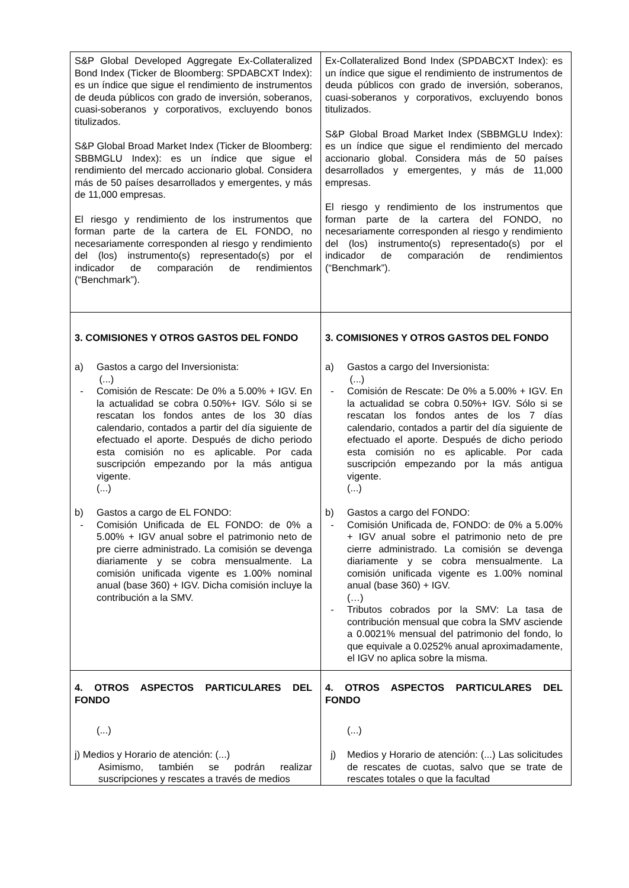| S&P Global Developed Aggregate Ex-Collateralized Bond Index (Ticker de Bloomberg: SPDABCXT Index): es un índice que sigue el rendimiento de instrumentos de deuda públicos con grado de inversión, soberanos, cuasi-soberanos y corporativos, excluyendo bonos titulizados. S&P Global Broad Market Index (Ticker de Bloomberg: SBBMGLU Index): es un índice que sigue el rendimiento del mercado accionario global. Considera más de 50 países desarrollados y emergentes, y más de 11,000 empresas. El riesgo y rendimiento de los instrumentos que forman parte de la cartera de EL FONDO, no necesariamente corresponden al riesgo y rendimiento del (los) instrumento(s) representado(s) por el indicador de comparación de rendimientos (“Benchmark”). | Ex-Collateralized Bond Index (SPDABCXT Index): es un índice que sigue el rendimiento de instrumentos de deuda públicos con grado de inversión, soberanos, cuasi-soberanos y corporativos, excluyendo bonos titulizados. S&P Global Broad Market Index (SBBMGLU Index): es un índice que sigue el rendimiento del mercado accionario global. Considera más de 50 países desarrollados y emergentes, y más de 11,000 empresas. El riesgo y rendimiento de los instrumentos que forman parte de la cartera del FONDO, no necesariamente corresponden al riesgo y rendimiento del (los) instrumento(s) representado(s) por el indicador de comparación de rendimientos (“Benchmark”). |
| 3. COMISIONES Y OTROS GASTOS DEL FONDO a) Gastos a cargo del Inversionista: (...) - Comisión de Rescate: De 0% a 5.00% + IGV. En la actualidad se cobra 0.50%+ IGV. Sólo si se rescatan los fondos antes de los 30 días calendario, contados a partir del día siguiente de efectuado el aporte. Después de dicho periodo esta comisión no es aplicable. Por cada suscripción empezando por la más antigua vigente. (...) b) Gastos a cargo de EL FONDO: - Comisión Unificada de EL FONDO: de 0% a 5.00% + IGV anual sobre el patrimonio neto de pre cierre administrado. La comisión se devenga diariamente y se cobra mensualmente. La comisión unificada vigente es 1.00% nominal anual (base 360) + IGV. Dicha comisión incluye la contribución a la SMV. | 3. COMISIONES Y OTROS GASTOS DEL FONDO a) Gastos a cargo del Inversionista: (...) - Comisión de Rescate: De 0% a 5.00% + IGV. En la actualidad se cobra 0.50%+ IGV. Sólo si se rescatan los fondos antes de los 7 días calendario, contados a partir del día siguiente de efectuado el aporte. Después de dicho periodo esta comisión no es aplicable. Por cada suscripción empezando por la más antigua vigente. (...) b) Gastos a cargo del FONDO: - Comisión Unificada de, FONDO: de 0% a 5.00% + IGV anual sobre el patrimonio neto de pre cierre administrado. La comisión se devenga diariamente y se cobra mensualmente. La comisión unificada vigente es 1.00% nominal anual (base 360) + IGV. (…) - Tributos cobrados por la SMV: La tasa de contribución mensual que cobra la SMV asciende a 0.0021% mensual del patrimonio del fondo, lo que equivale a 0.0252% anual aproximadamente, el IGV no aplica sobre la misma. |
| 4. OTROS ASPECTOS PARTICULARES DEL FONDO (...) j) Medios y Horario de atención: (...) Asimismo, también se podrán realizar suscripciones y rescates a través de medios | 4. OTROS ASPECTOS PARTICULARES DEL FONDO (...) j) Medios y Horario de atención: (...) Las solicitudes de rescates de cuotas, salvo que se trate de rescates totales o que la facultad |